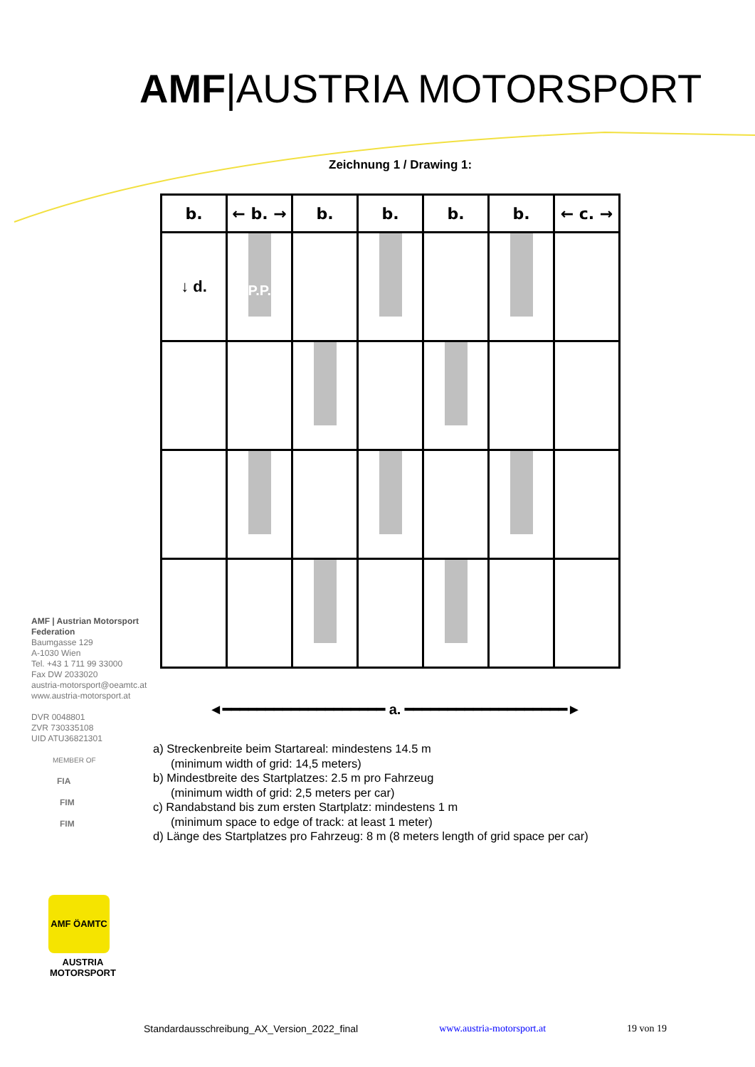AMF|AUSTRIA MOTORSPORT
Zeichnung 1 / Drawing 1:
| b. | ← b. → | b. | b. | b. | b. | ← c. → |
| ↓ d. | P.P. | | | | | |
◄━━━━━━━━━━━━━━━━━━━ a. ━━━━━━━━━━━━━━━━━━━►
AMF | Austrian Motorsport
Federation
Baumgasse 129
A-1030 Wien
Tel. +43 1 711 99 33000
Fax DW 2033020
austria-motorsport@oeamtc.at
www.austria-motorsport.at
DVR 0048801
ZVR 730335108
UID ATU36821301
MEMBER OF
FIA
FIM
FIM
AMF ÖAMTC
AUSTRIA
MOTORSPORT
a) Streckenbreite beim Startareal: mindestens 14.5 m
(minimum width of grid: 14,5 meters)
b) Mindestbreite des Startplatzes: 2.5 m pro Fahrzeug
(minimum width of grid: 2,5 meters per car)
c) Randabstand bis zum ersten Startplatz: mindestens 1 m
(minimum space to edge of track: at least 1 meter)
d) Länge des Startplatzes pro Fahrzeug: 8 m (8 meters length of grid space per car)
Standardausschreibung_AX_Version_2022_final www.austria-motorsport.at 19 von 19